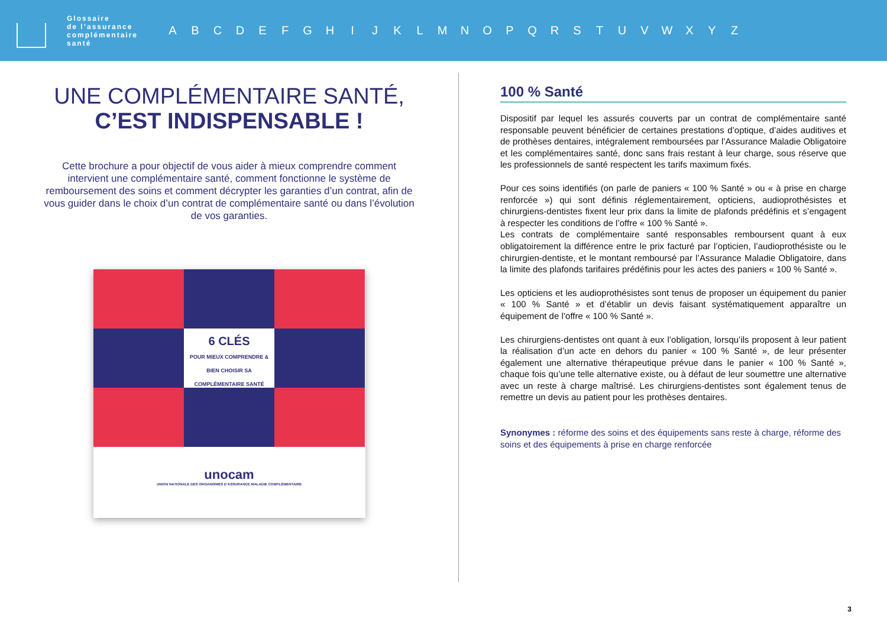Glossaire
de l’assurance
complémentaire
santé
A B C D E F G H I J K L M N O P Q R S T U V W X Y Z
UNE COMPLÉMENTAIRE SANTÉ,
C’EST INDISPENSABLE !
Cette brochure a pour objectif de vous aider à mieux comprendre comment intervient une complémentaire santé, comment fonctionne le système de remboursement des soins et comment décrypter les garanties d’un contrat, afin de vous guider dans le choix d’un contrat de complémentaire santé ou dans l’évolution de vos garanties.
6 CLÉS
POUR MIEUX COMPRENDRE & BIEN CHOISIR SA COMPLÉMENTAIRE SANTÉ
unocam
UNION NATIONALE DES ORGANISMES D’ASSURANCE MALADIE COMPLÉMENTAIRE
100 % Santé
Dispositif par lequel les assurés couverts par un contrat de complémentaire santé responsable peuvent bénéficier de certaines prestations d’optique, d’aides auditives et de prothèses dentaires, intégralement remboursées par l’Assurance Maladie Obligatoire et les complémentaires santé, donc sans frais restant à leur charge, sous réserve que les professionnels de santé respectent les tarifs maximum fixés.
Pour ces soins identifiés (on parle de paniers « 100 % Santé » ou « à prise en charge renforcée ») qui sont définis réglementairement, opticiens, audioprothésistes et chirurgiens-dentistes fixent leur prix dans la limite de plafonds prédéfinis et s’engagent à respecter les conditions de l’offre « 100 % Santé ».
Les contrats de complémentaire santé responsables remboursent quant à eux obligatoirement la différence entre le prix facturé par l’opticien, l’audioprothésiste ou le chirurgien-dentiste, et le montant remboursé par l’Assurance Maladie Obligatoire, dans la limite des plafonds tarifaires prédéfinis pour les actes des paniers « 100 % Santé ».
Les opticiens et les audioprothésistes sont tenus de proposer un équipement du panier « 100 % Santé » et d’établir un devis faisant systématiquement apparaître un équipement de l’offre « 100 % Santé ».
Les chirurgiens-dentistes ont quant à eux l’obligation, lorsqu’ils proposent à leur patient la réalisation d’un acte en dehors du panier « 100 % Santé », de leur présenter également une alternative thérapeutique prévue dans le panier « 100 % Santé », chaque fois qu’une telle alternative existe, ou à défaut de leur soumettre une alternative avec un reste à charge maîtrisé. Les chirurgiens-dentistes sont également tenus de remettre un devis au patient pour les prothèses dentaires.
Synonymes : réforme des soins et des équipements sans reste à charge, réforme des soins et des équipements à prise en charge renforcée
3